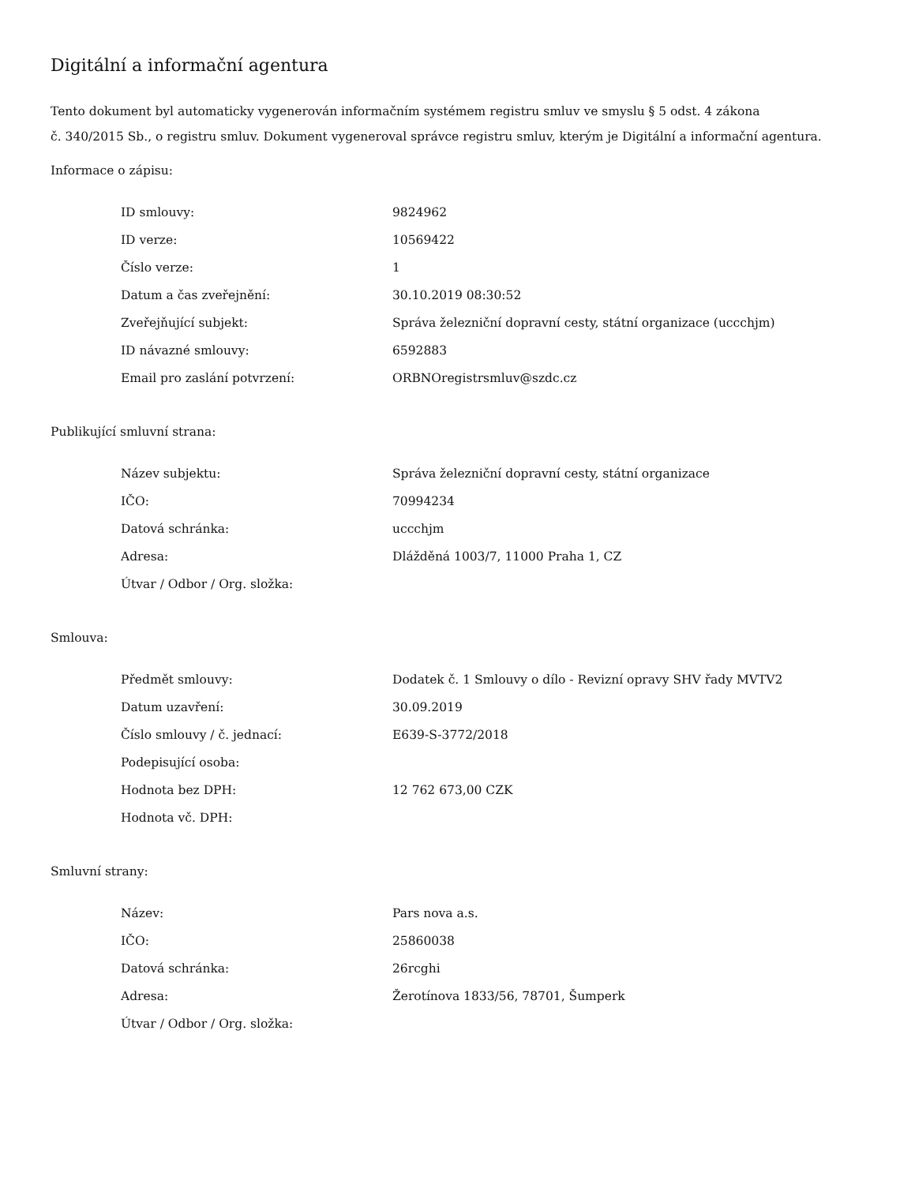Digitální a informační agentura
Tento dokument byl automaticky vygenerován informačním systémem registru smluv ve smyslu § 5 odst. 4 zákona
č. 340/2015 Sb., o registru smluv. Dokument vygeneroval správce registru smluv, kterým je Digitální a informační agentura.
Informace o zápisu:
| ID smlouvy: | 9824962 |
| ID verze: | 10569422 |
| Číslo verze: | 1 |
| Datum a čas zveřejnění: | 30.10.2019 08:30:52 |
| Zveřejňující subjekt: | Správa železniční dopravní cesty, státní organizace (uccchjm) |
| ID návazné smlouvy: | 6592883 |
| Email pro zaslání potvrzení: | ORBNOregistrsmluv@szdc.cz |
Publikující smluvní strana:
| Název subjektu: | Správa železniční dopravní cesty, státní organizace |
| IČO: | 70994234 |
| Datová schránka: | uccchjm |
| Adresa: | Dlážděná 1003/7, 11000 Praha 1, CZ |
| Útvar / Odbor / Org. složka: | |
Smlouva:
| Předmět smlouvy: | Dodatek č. 1 Smlouvy o dílo - Revizní opravy SHV řady MVTV2 |
| Datum uzavření: | 30.09.2019 |
| Číslo smlouvy / č. jednací: | E639-S-3772/2018 |
| Podepisující osoba: | |
| Hodnota bez DPH: | 12 762 673,00 CZK |
| Hodnota vč. DPH: | |
Smluvní strany:
| Název: | Pars nova a.s. |
| IČO: | 25860038 |
| Datová schránka: | 26rcghi |
| Adresa: | Žerotínova 1833/56, 78701, Šumperk |
| Útvar / Odbor / Org. složka: | |